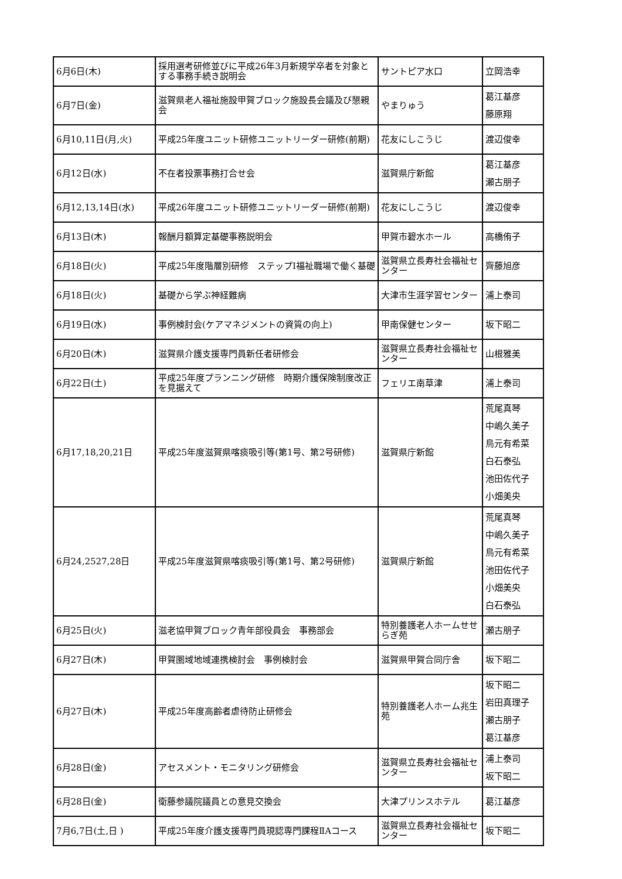| 6月6日(木) | 採用選考研修並びに平成26年3月新規学卒者を対象とする事務手続き説明会 | サントピア水口 | 立岡浩幸 |
| 6月7日(金) | 滋賀県老人福祉施設甲賀ブロック施設長会議及び懇親会 | やまりゅう | 葛江基彦 藤原翔 |
| 6月10,11日(月,火) | 平成25年度ユニット研修ユニットリーダー研修(前期) | 花友にしこうじ | 渡辺俊幸 |
| 6月12日(水) | 不在者投票事務打合せ会 | 滋賀県庁新館 | 葛江基彦 瀬古朋子 |
| 6月12,13,14日(水) | 平成26年度ユニット研修ユニットリーダー研修(前期) | 花友にしこうじ | 渡辺俊幸 |
| 6月13日(木) | 報酬月額算定基礎事務説明会 | 甲賀市碧水ホール | 高橋侑子 |
| 6月18日(火) | 平成25年度階層別研修 ステップⅠ福祉職場で働く基礎 | 滋賀県立長寿社会福祉センター | 齊藤旭彦 |
| 6月18日(火) | 基礎から学ぶ神経難病 | 大津市生涯学習センター | 浦上泰司 |
| 6月19日(水) | 事例検討会(ケアマネジメントの資質の向上) | 甲南保健センター | 坂下昭二 |
| 6月20日(木) | 滋賀県介護支援専門員新任者研修会 | 滋賀県立長寿社会福祉センター | 山根雅美 |
| 6月22日(土) | 平成25年度プランニング研修 時期介護保険制度改正を見据えて | フェリエ南草津 | 浦上泰司 |
| 6月17,18,20,21日 | 平成25年度滋賀県喀痰吸引等(第1号、第2号研修) | 滋賀県庁新館 | 荒尾真琴 中嶋久美子 鳥元有希菜 白石泰弘 池田佐代子 小畑美央 |
| 6月24,2527,28日 | 平成25年度滋賀県喀痰吸引等(第1号、第2号研修) | 滋賀県庁新館 | 荒尾真琴 中嶋久美子 鳥元有希菜 池田佐代子 小畑美央 白石泰弘 |
| 6月25日(火) | 滋老協甲賀ブロック青年部役員会 事務部会 | 特別養護老人ホームせせらぎ苑 | 瀬古朋子 |
| 6月27日(木) | 甲賀圏域地域連携検討会 事例検討会 | 滋賀県甲賀合同庁舎 | 坂下昭二 |
| 6月27日(木) | 平成25年度高齢者虐待防止研修会 | 特別養護老人ホーム兆生苑 | 坂下昭二 岩田真理子 瀬古朋子 葛江基彦 |
| 6月28日(金) | アセスメント・モニタリング研修会 | 滋賀県立長寿社会福祉センター | 浦上泰司 坂下昭二 |
| 6月28日(金) | 衛藤参議院議員との意見交換会 | 大津プリンスホテル | 葛江基彦 |
| 7月6,7日(土,日 ) | 平成25年度介護支援専門員現認専門課程ⅡAコース | 滋賀県立長寿社会福祉センター | 坂下昭二 |